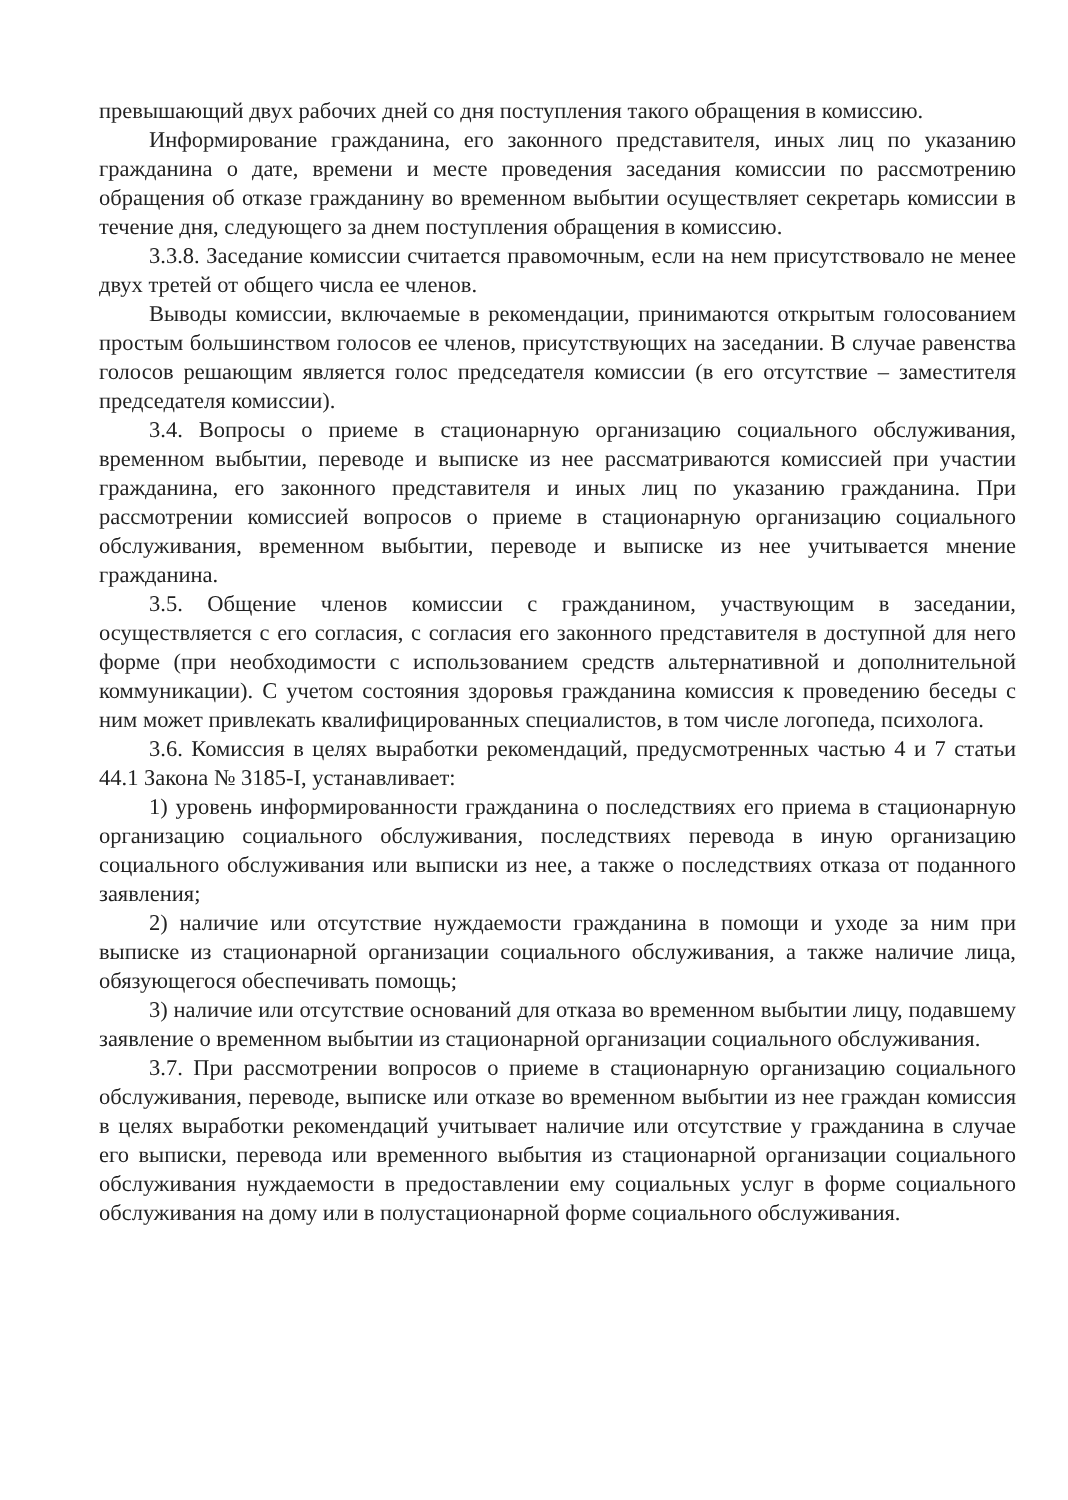превышающий двух рабочих дней со дня поступления такого обращения в комиссию.
Информирование гражданина, его законного представителя, иных лиц по указанию гражданина о дате, времени и месте проведения заседания комиссии по рассмотрению обращения об отказе гражданину во временном выбытии осуществляет секретарь комиссии в течение дня, следующего за днем поступления обращения в комиссию.
3.3.8. Заседание комиссии считается правомочным, если на нем присутствовало не менее двух третей от общего числа ее членов.
Выводы комиссии, включаемые в рекомендации, принимаются открытым голосованием простым большинством голосов ее членов, присутствующих на заседании. В случае равенства голосов решающим является голос председателя комиссии (в его отсутствие – заместителя председателя комиссии).
3.4. Вопросы о приеме в стационарную организацию социального обслуживания, временном выбытии, переводе и выписке из нее рассматриваются комиссией при участии гражданина, его законного представителя и иных лиц по указанию гражданина. При рассмотрении комиссией вопросов о приеме в стационарную организацию социального обслуживания, временном выбытии, переводе и выписке из нее учитывается мнение гражданина.
3.5. Общение членов комиссии с гражданином, участвующим в заседании, осуществляется с его согласия, с согласия его законного представителя в доступной для него форме (при необходимости с использованием средств альтернативной и дополнительной коммуникации). С учетом состояния здоровья гражданина комиссия к проведению беседы с ним может привлекать квалифицированных специалистов, в том числе логопеда, психолога.
3.6. Комиссия в целях выработки рекомендаций, предусмотренных частью 4 и 7 статьи 44.1 Закона № 3185-I, устанавливает:
1) уровень информированности гражданина о последствиях его приема в стационарную организацию социального обслуживания, последствиях перевода в иную организацию социального обслуживания или выписки из нее, а также о последствиях отказа от поданного заявления;
2) наличие или отсутствие нуждаемости гражданина в помощи и уходе за ним при выписке из стационарной организации социального обслуживания, а также наличие лица, обязующегося обеспечивать помощь;
3) наличие или отсутствие оснований для отказа во временном выбытии лицу, подавшему заявление о временном выбытии из стационарной организации социального обслуживания.
3.7. При рассмотрении вопросов о приеме в стационарную организацию социального обслуживания, переводе, выписке или отказе во временном выбытии из нее граждан комиссия в целях выработки рекомендаций учитывает наличие или отсутствие у гражданина в случае его выписки, перевода или временного выбытия из стационарной организации социального обслуживания нуждаемости в предоставлении ему социальных услуг в форме социального обслуживания на дому или в полустационарной форме социального обслуживания.